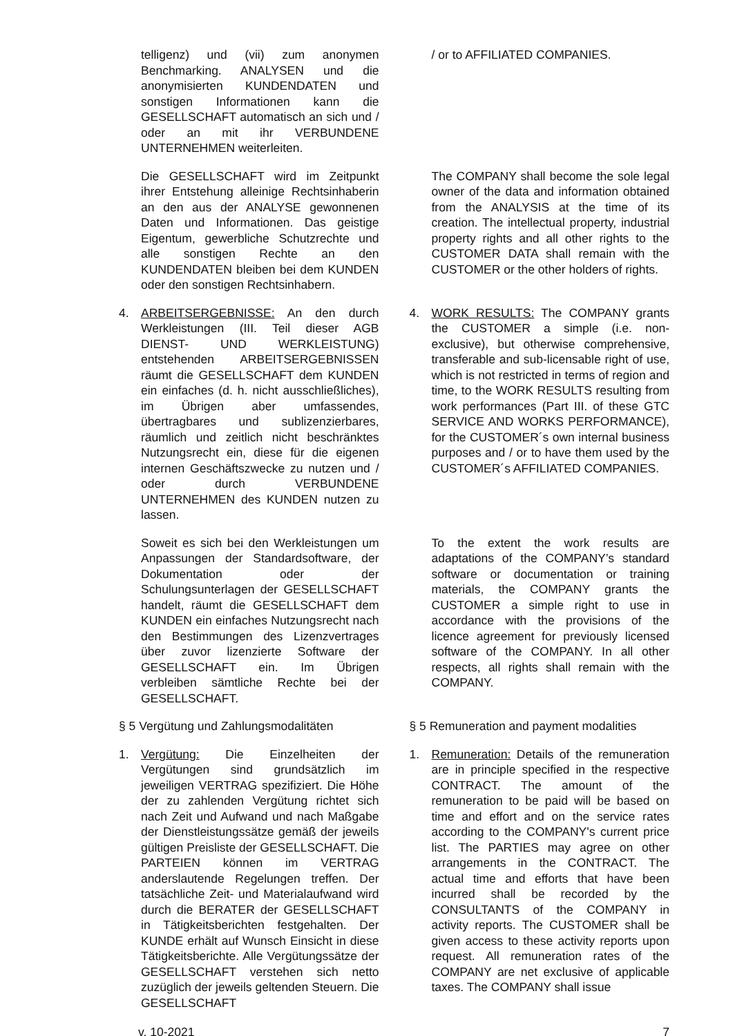telligenz) und (vii) zum anonymen Benchmarking. ANALYSEN und die anonymisierten KUNDENDATEN und sonstigen Informationen kann die GESELLSCHAFT automatisch an sich und / oder an mit ihr VERBUNDENE UNTERNEHMEN weiterleiten.
/ or to AFFILIATED COMPANIES.
Die GESELLSCHAFT wird im Zeitpunkt ihrer Entstehung alleinige Rechtsinhaberin an den aus der ANALYSE gewonnenen Daten und Informationen. Das geistige Eigentum, gewerbliche Schutzrechte und alle sonstigen Rechte an den KUNDENDATEN bleiben bei dem KUNDEN oder den sonstigen Rechtsinhabern.
The COMPANY shall become the sole legal owner of the data and information obtained from the ANALYSIS at the time of its creation. The intellectual property, industrial property rights and all other rights to the CUSTOMER DATA shall remain with the CUSTOMER or the other holders of rights.
4. ARBEITSERGEBNISSE: An den durch Werkleistungen (III. Teil dieser AGB DIENST- UND WERKLEISTUNG) entstehenden ARBEITSERGEBNISSEN räumt die GESELLSCHAFT dem KUNDEN ein einfaches (d. h. nicht ausschließliches), im Übrigen aber umfassendes, übertragbares und sublizenzierbares, räumlich und zeitlich nicht beschränktes Nutzungsrecht ein, diese für die eigenen internen Geschäftszwecke zu nutzen und / oder durch VERBUNDENE UNTERNEHMEN des KUNDEN nutzen zu lassen.
4. WORK RESULTS: The COMPANY grants the CUSTOMER a simple (i.e. non-exclusive), but otherwise comprehensive, transferable and sub-licensable right of use, which is not restricted in terms of region and time, to the WORK RESULTS resulting from work performances (Part III. of these GTC SERVICE AND WORKS PERFORMANCE), for the CUSTOMER´s own internal business purposes and / or to have them used by the CUSTOMER´s AFFILIATED COMPANIES.
Soweit es sich bei den Werkleistungen um Anpassungen der Standardsoftware, der Dokumentation oder der Schulungsunterlagen der GESELLSCHAFT handelt, räumt die GESELLSCHAFT dem KUNDEN ein einfaches Nutzungsrecht nach den Bestimmungen des Lizenzvertrages über zuvor lizenzierte Software der GESELLSCHAFT ein. Im Übrigen verbleiben sämtliche Rechte bei der GESELLSCHAFT.
To the extent the work results are adaptations of the COMPANY’s standard software or documentation or training materials, the COMPANY grants the CUSTOMER a simple right to use in accordance with the provisions of the licence agreement for previously licensed software of the COMPANY. In all other respects, all rights shall remain with the COMPANY.
§ 5 Vergütung und Zahlungsmodalitäten
§ 5 Remuneration and payment modalities
1. Vergütung: Die Einzelheiten der Vergütungen sind grundsätzlich im jeweiligen VERTRAG spezifiziert. Die Höhe der zu zahlenden Vergütung richtet sich nach Zeit und Aufwand und nach Maßgabe der Dienstleistungssätze gemäß der jeweils gültigen Preisliste der GESELLSCHAFT. Die PARTEIEN können im VERTRAG anderslautende Regelungen treffen. Der tatsächliche Zeit- und Materialaufwand wird durch die BERATER der GESELLSCHAFT in Tätigkeitsberichten festgehalten. Der KUNDE erhält auf Wunsch Einsicht in diese Tätigkeitsberichte. Alle Vergütungssätze der GESELLSCHAFT verstehen sich netto zuzüglich der jeweils geltenden Steuern. Die GESELLSCHAFT
1. Remuneration: Details of the remuneration are in principle specified in the respective CONTRACT. The amount of the remuneration to be paid will be based on time and effort and on the service rates according to the COMPANY's current price list. The PARTIES may agree on other arrangements in the CONTRACT. The actual time and efforts that have been incurred shall be recorded by the CONSULTANTS of the COMPANY in activity reports. The CUSTOMER shall be given access to these activity reports upon request. All remuneration rates of the COMPANY are net exclusive of applicable taxes. The COMPANY shall issue
v. 10-2021 7